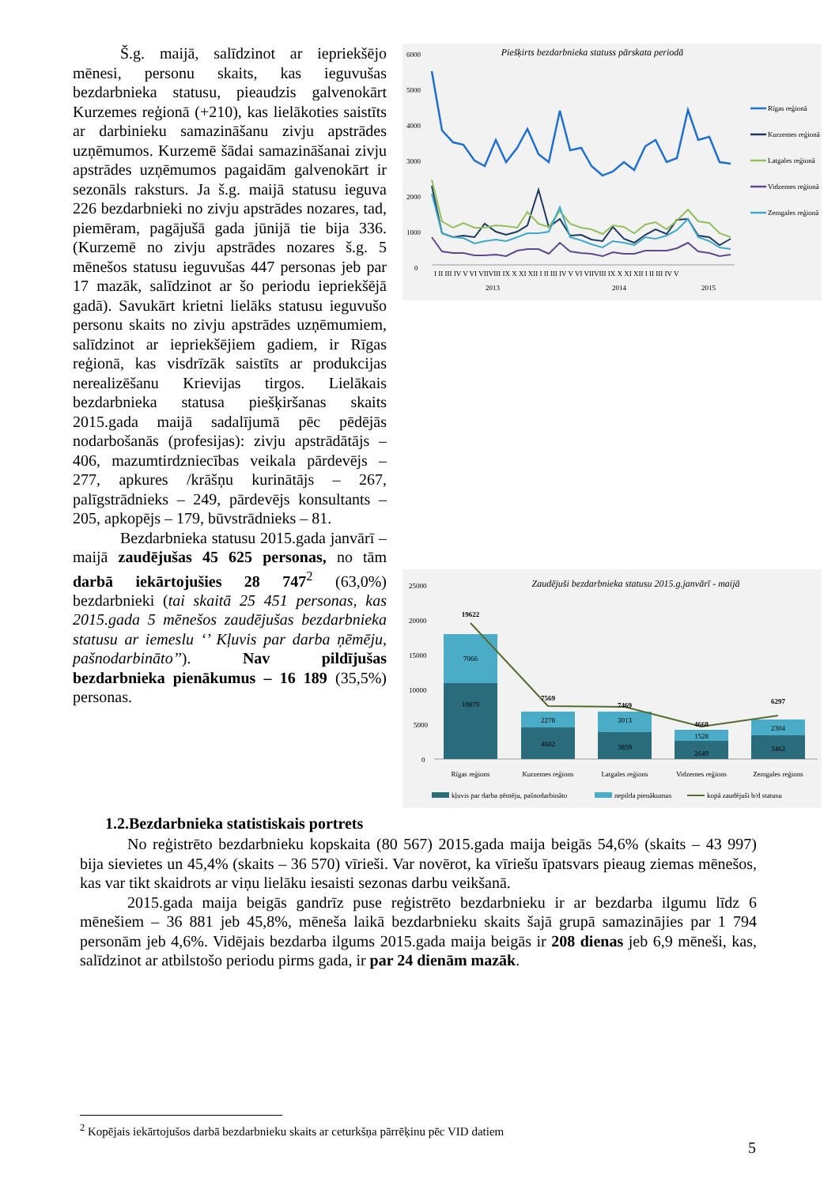Š.g. maijā, salīdzinot ar iepriekšējo mēnesi, personu skaits, kas ieguvušas bezdarbnieka statusu, pieaudzis galvenokārt Kurzemes reģionā (+210), kas lielākoties saistīts ar darbinieku samazināšanu zivju apstrādes uzņēmumos. Kurzemē šādai samazināšanai zivju apstrādes uzņēmumos pagaidām galvenokārt ir sezonāls raksturs. Ja š.g. maijā statusu ieguva 226 bezdarbnieki no zivju apstrādes nozares, tad, piemēram, pagājušā gada jūnijā tie bija 336. (Kurzemē no zivju apstrādes nozares š.g. 5 mēnešos statusu ieguvušas 447 personas jeb par 17 mazāk, salīdzinot ar šo periodu iepriekšējā gadā). Savukārt krietni lielāks statusu ieguvušo personu skaits no zivju apstrādes uzņēmumiem, salīdzinot ar iepriekšējiem gadiem, ir Rīgas reģionā, kas visdrīzāk saistīts ar produkcijas nerealizēšanu Krievijas tirgos. Lielākais bezdarbnieka statusa piešķiršanas skaits 2015.gada maijā sadalījumā pēc pēdējās nodarbošanās (profesijas): zivju apstrādātājs – 406, mazumtirdzniecības veikala pārdevējs – 277, apkures /krāšņu kurinātājs – 267, palīgstrādnieks – 249, pārdevējs konsultants – 205, apkopējs – 179, būvstrādnieks – 81.
Bezdarbnieka statusu 2015.gada janvārī – maijā zaudējušas 45 625 personas, no tām darbā iekārtojušies 28 747<sup>2</sup> (63,0%) bezdarbnieki (tai skaitā 25 451 personas, kas 2015.gada 5 mēnešos zaudējušas bezdarbnieka statusu ar iemeslu ‘’ Kļuvis par darba ņēmēju, pašnodarbināto’’). Nav pildījušas bezdarbnieka pienākumus – 16 189 (35,5%) personas.
Piešķirts bezdarbnieka statuss pārskata periodā
6000
5000
4000
3000
2000
1000
0
I II III IV V VI VIIVIII IX X XI XII I II III IV V VI VIIVIII IX X XI XII I II III IV V
2013
2014
2015
Rīgas reģionā
Kurzemes reģionā
Latgales reģionā
Vidzemes reģionā
Zemgales reģionā
Zaudējuši bezdarbnieka statusu 2015.g.janvārī - maijā
25000
20000
15000
10000
5000
0
10879
7066
19622
4602
2278
7569
3859
3013
7469
2649
1528
4668
3462
2304
6297
Rīgas reģions
Kurzemes reģions
Latgales reģions
Vidzemes reģions
Zemgales reģions
kļuvis par darba ņēmēju, pašnodarbināto
nepilda pienākumus
kopā zaudējuši b/d statusu
1.2.Bezdarbnieka statistiskais portrets
No reģistrēto bezdarbnieku kopskaita (80 567) 2015.gada maija beigās 54,6% (skaits – 43 997) bija sievietes un 45,4% (skaits – 36 570) vīrieši. Var novērot, ka vīriešu īpatsvars pieaug ziemas mēnešos, kas var tikt skaidrots ar viņu lielāku iesaisti sezonas darbu veikšanā.
2015.gada maija beigās gandrīz puse reģistrēto bezdarbnieku ir ar bezdarba ilgumu līdz 6 mēnešiem – 36 881 jeb 45,8%, mēneša laikā bezdarbnieku skaits šajā grupā samazinājies par 1 794 personām jeb 4,6%. Vidējais bezdarba ilgums 2015.gada maija beigās ir 208 dienas jeb 6,9 mēneši, kas, salīdzinot ar atbilstošo periodu pirms gada, ir par 24 dienām mazāk.
<sup>2</sup> Kopējais iekārtojušos darbā bezdarbnieku skaits ar ceturkšņa pārrēķinu pēc VID datiem
5